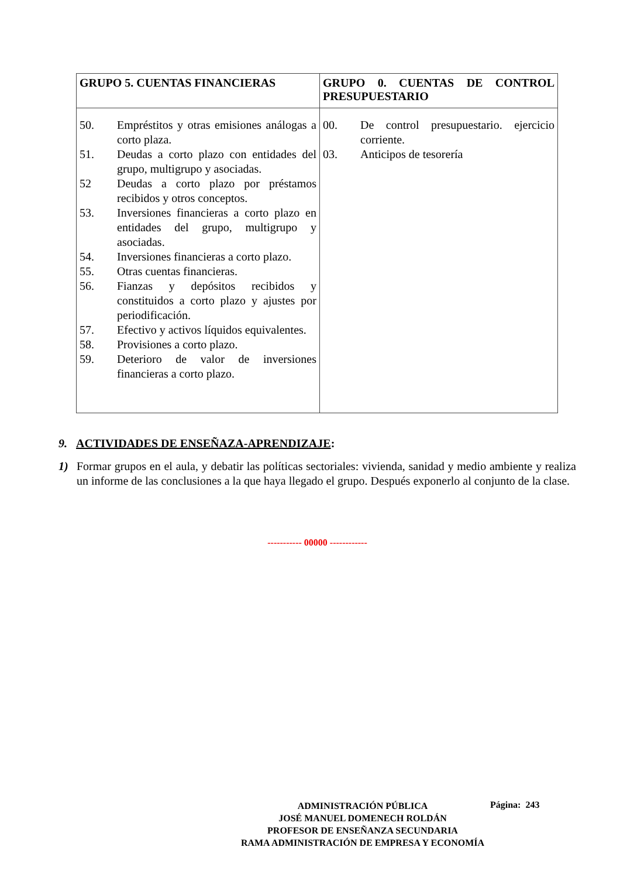| GRUPO 5. CUENTAS FINANCIERAS | GRUPO 0. CUENTAS DE CONTROL PRESUPUESTARIO |
| --- | --- |
| 50. Empréstitos y otras emisiones análogas a corto plaza. 51. Deudas a corto plazo con entidades del grupo, multigrupo y asociadas. 52 Deudas a corto plazo por préstamos recibidos y otros conceptos. 53. Inversiones financieras a corto plazo en entidades del grupo, multigrupo y asociadas. 54. Inversiones financieras a corto plazo. 55. Otras cuentas financieras. 56. Fianzas y depósitos recibidos y constituidos a corto plazo y ajustes por periodificación. 57. Efectivo y activos líquidos equivalentes. 58. Provisiones a corto plazo. 59. Deterioro de valor de inversiones financieras a corto plazo. | 00. De control presupuestario. ejercicio corriente. 03. Anticipos de tesorería |
9. ACTIVIDADES DE ENSEÑAZA-APRENDIZAJE:
1) Formar grupos en el aula, y debatir las políticas sectoriales: vivienda, sanidad y medio ambiente y realiza un informe de las conclusiones a la que haya llegado el grupo. Después exponerlo al conjunto de la clase.
----------- 00000 ------------
ADMINISTRACIÓN PÚBLICA
JOSÉ MANUEL DOMENECH ROLDÁN
PROFESOR DE ENSEÑANZA SECUNDARIA
RAMA ADMINISTRACIÓN DE EMPRESA Y ECONOMÍA
Página: 243